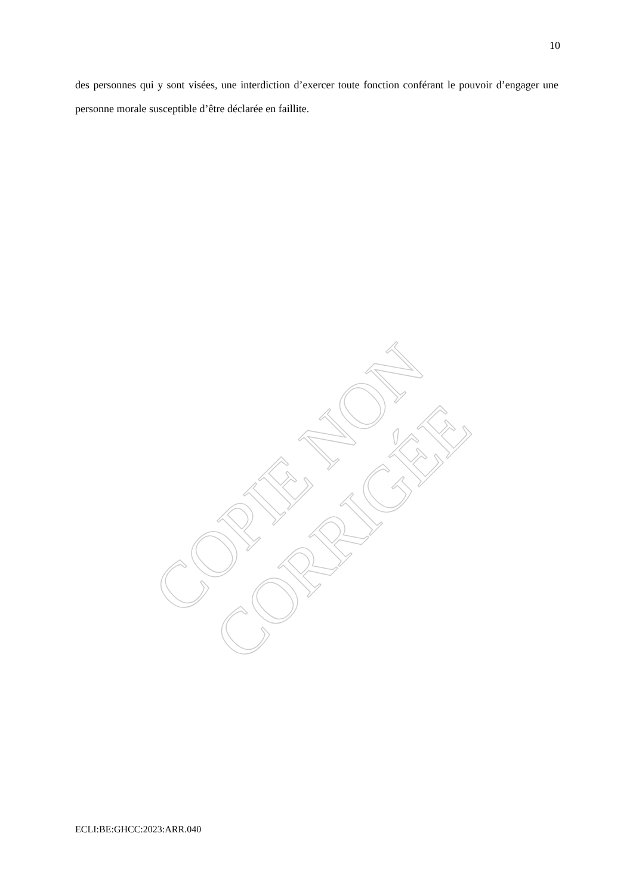10
des personnes qui y sont visées, une interdiction d’exercer toute fonction conférant le pouvoir d’engager une personne morale susceptible d’être déclarée en faillite.
COPIE NON CORRIGÉE
ECLI:BE:GHCC:2023:ARR.040